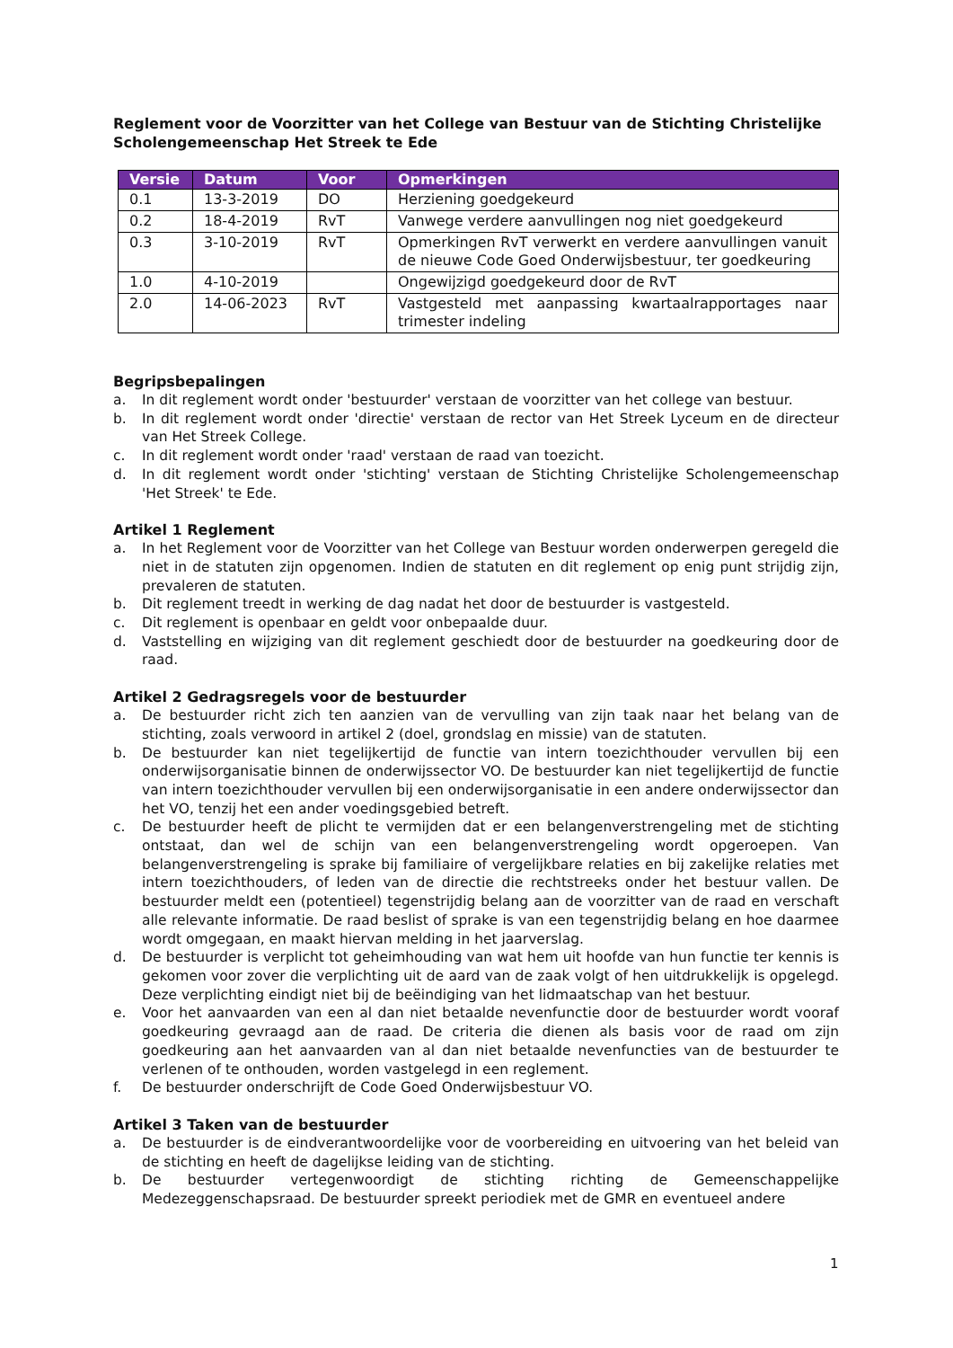Reglement voor de Voorzitter van het College van Bestuur van de Stichting Christelijke Scholengemeenschap Het Streek te Ede
| Versie | Datum | Voor | Opmerkingen |
| --- | --- | --- | --- |
| 0.1 | 13-3-2019 | DO | Herziening goedgekeurd |
| 0.2 | 18-4-2019 | RvT | Vanwege verdere aanvullingen nog niet goedgekeurd |
| 0.3 | 3-10-2019 | RvT | Opmerkingen RvT verwerkt en verdere aanvullingen vanuit de nieuwe Code Goed Onderwijsbestuur, ter goedkeuring |
| 1.0 | 4-10-2019 | | Ongewijzigd goedgekeurd door de RvT |
| 2.0 | 14-06-2023 | RvT | Vastgesteld met aanpassing kwartaalrapportages naar trimester indeling |
Begripsbepalingen
a. In dit reglement wordt onder 'bestuurder' verstaan de voorzitter van het college van bestuur.
b. In dit reglement wordt onder 'directie' verstaan de rector van Het Streek Lyceum en de directeur van Het Streek College.
c. In dit reglement wordt onder 'raad' verstaan de raad van toezicht.
d. In dit reglement wordt onder 'stichting' verstaan de Stichting Christelijke Scholengemeenschap 'Het Streek' te Ede.
Artikel 1 Reglement
a. In het Reglement voor de Voorzitter van het College van Bestuur worden onderwerpen geregeld die niet in de statuten zijn opgenomen. Indien de statuten en dit reglement op enig punt strijdig zijn, prevaleren de statuten.
b. Dit reglement treedt in werking de dag nadat het door de bestuurder is vastgesteld.
c. Dit reglement is openbaar en geldt voor onbepaalde duur.
d. Vaststelling en wijziging van dit reglement geschiedt door de bestuurder na goedkeuring door de raad.
Artikel 2 Gedragsregels voor de bestuurder
a. De bestuurder richt zich ten aanzien van de vervulling van zijn taak naar het belang van de stichting, zoals verwoord in artikel 2 (doel, grondslag en missie) van de statuten.
b. De bestuurder kan niet tegelijkertijd de functie van intern toezichthouder vervullen bij een onderwijsorganisatie binnen de onderwijssector VO. De bestuurder kan niet tegelijkertijd de functie van intern toezichthouder vervullen bij een onderwijsorganisatie in een andere onderwijssector dan het VO, tenzij het een ander voedingsgebied betreft.
c. De bestuurder heeft de plicht te vermijden dat er een belangenverstrengeling met de stichting ontstaat, dan wel de schijn van een belangenverstrengeling wordt opgeroepen. Van belangenverstrengeling is sprake bij familiaire of vergelijkbare relaties en bij zakelijke relaties met intern toezichthouders, of leden van de directie die rechtstreeks onder het bestuur vallen. De bestuurder meldt een (potentieel) tegenstrijdig belang aan de voorzitter van de raad en verschaft alle relevante informatie. De raad beslist of sprake is van een tegenstrijdig belang en hoe daarmee wordt omgegaan, en maakt hiervan melding in het jaarverslag.
d. De bestuurder is verplicht tot geheimhouding van wat hem uit hoofde van hun functie ter kennis is gekomen voor zover die verplichting uit de aard van de zaak volgt of hen uitdrukkelijk is opgelegd. Deze verplichting eindigt niet bij de beëindiging van het lidmaatschap van het bestuur.
e. Voor het aanvaarden van een al dan niet betaalde nevenfunctie door de bestuurder wordt vooraf goedkeuring gevraagd aan de raad. De criteria die dienen als basis voor de raad om zijn goedkeuring aan het aanvaarden van al dan niet betaalde nevenfuncties van de bestuurder te verlenen of te onthouden, worden vastgelegd in een reglement.
f. De bestuurder onderschrijft de Code Goed Onderwijsbestuur VO.
Artikel 3 Taken van de bestuurder
a. De bestuurder is de eindverantwoordelijke voor de voorbereiding en uitvoering van het beleid van de stichting en heeft de dagelijkse leiding van de stichting.
b. De bestuurder vertegenwoordigt de stichting richting de Gemeenschappelijke Medezeggenschapsraad. De bestuurder spreekt periodiek met de GMR en eventueel andere
1